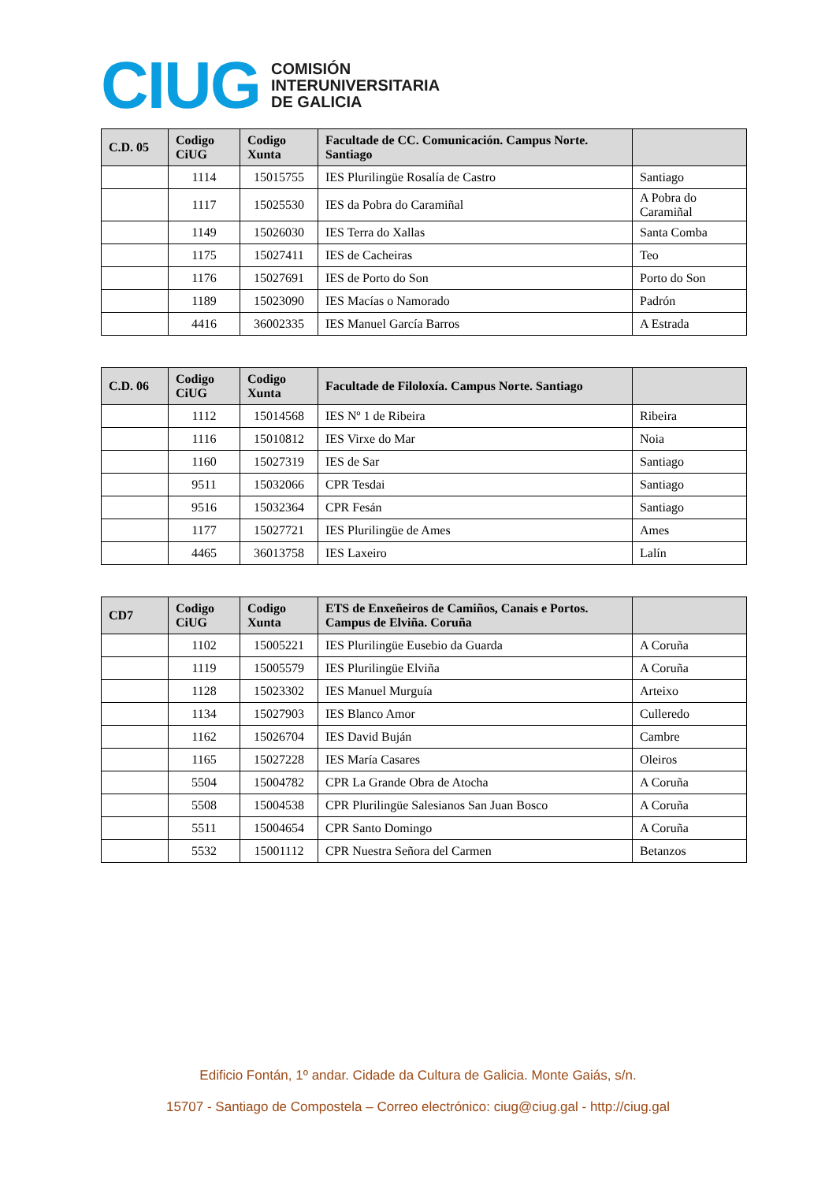CIUG
COMISIÓN
INTERUNIVERSITARIA
DE GALICIA
| C.D. 05 | Codigo CiUG | Codigo Xunta | Facultade de CC. Comunicación. Campus Norte. Santiago | |
| --- | --- | --- | --- | --- |
| | 1114 | 15015755 | IES Plurilingüe Rosalía de Castro | Santiago |
| | 1117 | 15025530 | IES da Pobra do Caramiñal | A Pobra do Caramiñal |
| | 1149 | 15026030 | IES Terra do Xallas | Santa Comba |
| | 1175 | 15027411 | IES de Cacheiras | Teo |
| | 1176 | 15027691 | IES de Porto do Son | Porto do Son |
| | 1189 | 15023090 | IES Macías o Namorado | Padrón |
| | 4416 | 36002335 | IES Manuel García Barros | A Estrada |
| C.D. 06 | Codigo CiUG | Codigo Xunta | Facultade de Filoloxía. Campus Norte. Santiago | |
| --- | --- | --- | --- | --- |
| | 1112 | 15014568 | IES Nº 1 de Ribeira | Ribeira |
| | 1116 | 15010812 | IES Virxe do Mar | Noia |
| | 1160 | 15027319 | IES de Sar | Santiago |
| | 9511 | 15032066 | CPR Tesdai | Santiago |
| | 9516 | 15032364 | CPR Fesán | Santiago |
| | 1177 | 15027721 | IES Plurilingüe de Ames | Ames |
| | 4465 | 36013758 | IES Laxeiro | Lalín |
| CD7 | Codigo CiUG | Codigo Xunta | ETS de Enxeñeiros de Camiños, Canais e Portos. Campus de Elviña. Coruña | |
| --- | --- | --- | --- | --- |
| | 1102 | 15005221 | IES Plurilingüe Eusebio da Guarda | A Coruña |
| | 1119 | 15005579 | IES Plurilingüe Elviña | A Coruña |
| | 1128 | 15023302 | IES Manuel Murguía | Arteixo |
| | 1134 | 15027903 | IES Blanco Amor | Culleredo |
| | 1162 | 15026704 | IES David Buján | Cambre |
| | 1165 | 15027228 | IES María Casares | Oleiros |
| | 5504 | 15004782 | CPR La Grande Obra de Atocha | A Coruña |
| | 5508 | 15004538 | CPR Plurilingüe Salesianos San Juan Bosco | A Coruña |
| | 5511 | 15004654 | CPR Santo Domingo | A Coruña |
| | 5532 | 15001112 | CPR Nuestra Señora del Carmen | Betanzos |
Edificio Fontán, 1º andar. Cidade da Cultura de Galicia. Monte Gaiás, s/n.
15707 - Santiago de Compostela – Correo electrónico: ciug@ciug.gal - http://ciug.gal